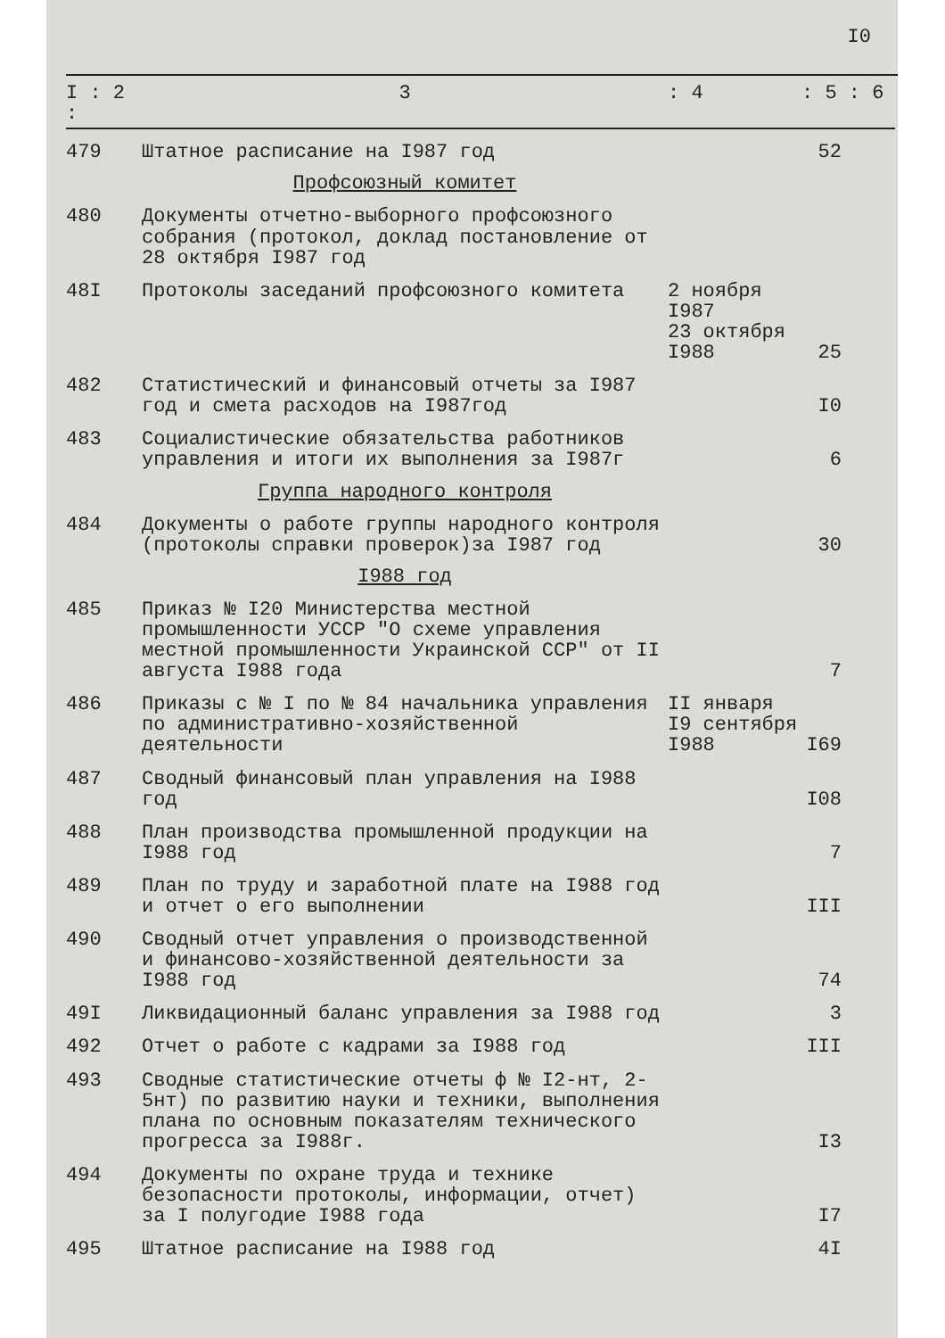I0
| I : 2 : | 3 | : 4 | : 5 : 6 |
| --- | --- | --- | --- |
| 479 | Штатное расписание на I987 год | | 52 |
| | Профсоюзный комитет | | |
| 480 | Документы отчетно-выборного профсоюзного собрания (протокол, доклад постановление от 28 октября I987 год | | |
| 48I | Протоколы заседаний профсоюзного комитета | 2 ноября I987 23 октября I988 | 25 |
| 482 | Статистический и финансовый отчеты за I987 год и смета расходов на I987год | | I0 |
| 483 | Социалистические обязательства работников управления и итоги их выполнения за I987г | | 6 |
| | Группа народного контроля | | |
| 484 | Документы о работе группы народного контроля (протоколы справки проверок)за I987 год | | 30 |
| | I988 год | | |
| 485 | Приказ № I20 Министерства местной промышленности УССР "О схеме управления местной промышленности Украинской ССР" от II августа I988 года | | 7 |
| 486 | Приказы с № I по № 84 начальника управления по административно-хозяйственной деятельности | II января I9 сентября I988 | I69 |
| 487 | Сводный финансовый план управления на I988 год | | I08 |
| 488 | План производства промышленной продукции на I988 год | | 7 |
| 489 | План по труду и заработной плате на I988 год и отчет о его выполнении | | III |
| 490 | Сводный отчет управления о производственной и финансово-хозяйственной деятельности за I988 год | | 74 |
| 49I | Ликвидационный баланс управления за I988 год | | 3 |
| 492 | Отчет о работе с кадрами за I988 год | | III |
| 493 | Сводные статистические отчеты ф № I2-нт, 2-5нт) по развитию науки и техники, выполнения плана по основным показателям технического прогресса за I988г. | | I3 |
| 494 | Документы по охране труда и технике безопасности протоколы, информации, отчет) за I полугодие I988 года | | I7 |
| 495 | Штатное расписание на I988 год | | 4I |